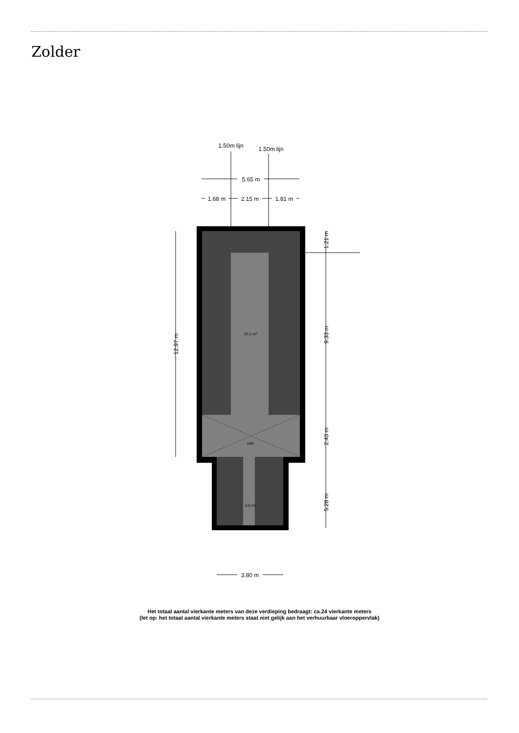Zolder
1.50m lijn
1.50m lijn
5.65 m
1.68 m
2.15 m
1.81 m
3.80 m
20.1 m²
vide
3.5 m²
12.97 m
1.21 m
9.33 m
2.43 m
5.28 m
Het totaal aantal vierkante meters van deze verdieping bedraagt: ca.24 vierkante meters
(let op: het totaal aantal vierkante meters staat niet gelijk aan het verhuurbaar vloeroppervlak)